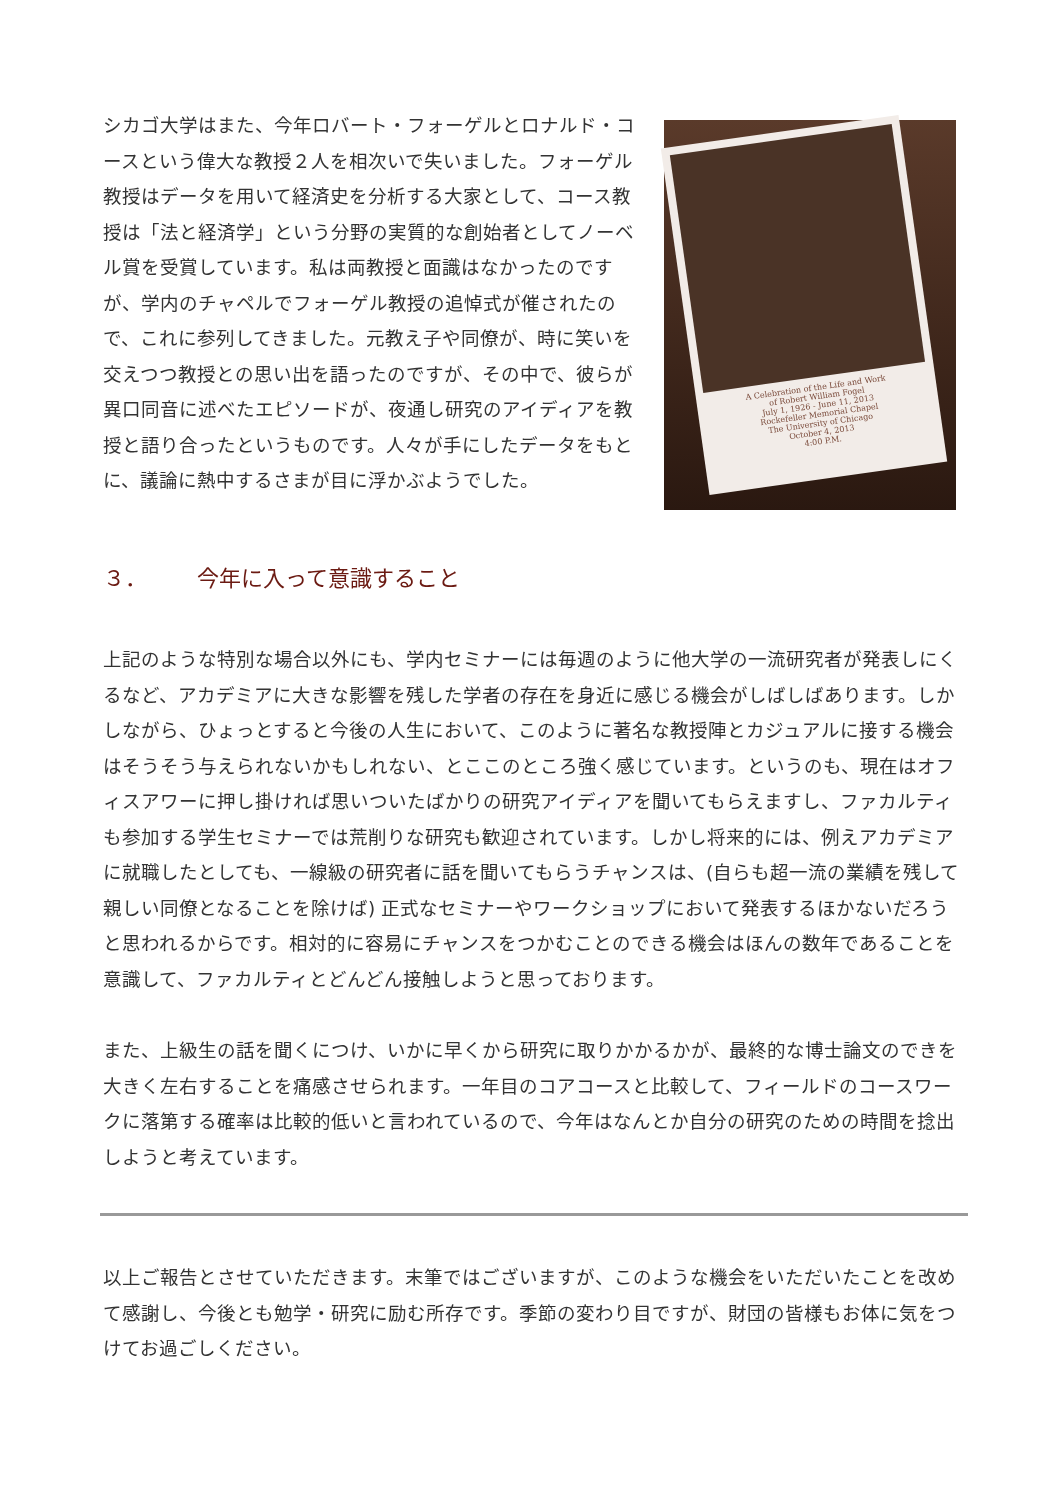シカゴ大学はまた、今年ロバート・フォーゲルとロナルド・コースという偉大な教授２人を相次いで失いました。フォーゲル教授はデータを用いて経済史を分析する大家として、コース教授は「法と経済学」という分野の実質的な創始者としてノーベル賞を受賞しています。私は両教授と面識はなかったのですが、学内のチャペルでフォーゲル教授の追悼式が催されたので、これに参列してきました。元教え子や同僚が、時に笑いを交えつつ教授との思い出を語ったのですが、その中で、彼らが異口同音に述べたエピソードが、夜通し研究のアイディアを教授と語り合ったというものです。人々が手にしたデータをもとに、議論に熱中するさまが目に浮かぶようでした。
A Celebration of the Life and Work
of Robert William Fogel
July 1, 1926 - June 11, 2013
Rockefeller Memorial Chapel
The University of Chicago
October 4, 2013
4:00 P.M.
３． 今年に入って意識すること
上記のような特別な場合以外にも、学内セミナーには毎週のように他大学の一流研究者が発表しにくるなど、アカデミアに大きな影響を残した学者の存在を身近に感じる機会がしばしばあります。しかしながら、ひょっとすると今後の人生において、このように著名な教授陣とカジュアルに接する機会はそうそう与えられないかもしれない、とここのところ強く感じています。というのも、現在はオフィスアワーに押し掛ければ思いついたばかりの研究アイディアを聞いてもらえますし、ファカルティも参加する学生セミナーでは荒削りな研究も歓迎されています。しかし将来的には、例えアカデミアに就職したとしても、一線級の研究者に話を聞いてもらうチャンスは、(自らも超一流の業績を残して親しい同僚となることを除けば) 正式なセミナーやワークショップにおいて発表するほかないだろうと思われるからです。相対的に容易にチャンスをつかむことのできる機会はほんの数年であることを意識して、ファカルティとどんどん接触しようと思っております。
また、上級生の話を聞くにつけ、いかに早くから研究に取りかかるかが、最終的な博士論文のできを大きく左右することを痛感させられます。一年目のコアコースと比較して、フィールドのコースワークに落第する確率は比較的低いと言われているので、今年はなんとか自分の研究のための時間を捻出しようと考えています。
以上ご報告とさせていただきます。末筆ではございますが、このような機会をいただいたことを改めて感謝し、今後とも勉学・研究に励む所存です。季節の変わり目ですが、財団の皆様もお体に気をつけてお過ごしください。